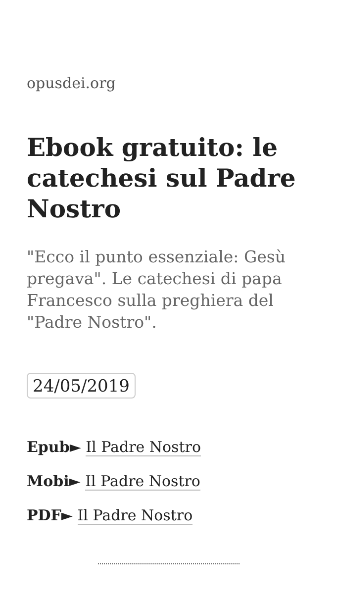opusdei.org
Ebook gratuito: le catechesi sul Padre Nostro
"Ecco il punto essenziale: Gesù pregava". Le catechesi di papa Francesco sulla preghiera del "Padre Nostro".
24/05/2019
Epub► Il Padre Nostro
Mobi► Il Padre Nostro
PDF► Il Padre Nostro